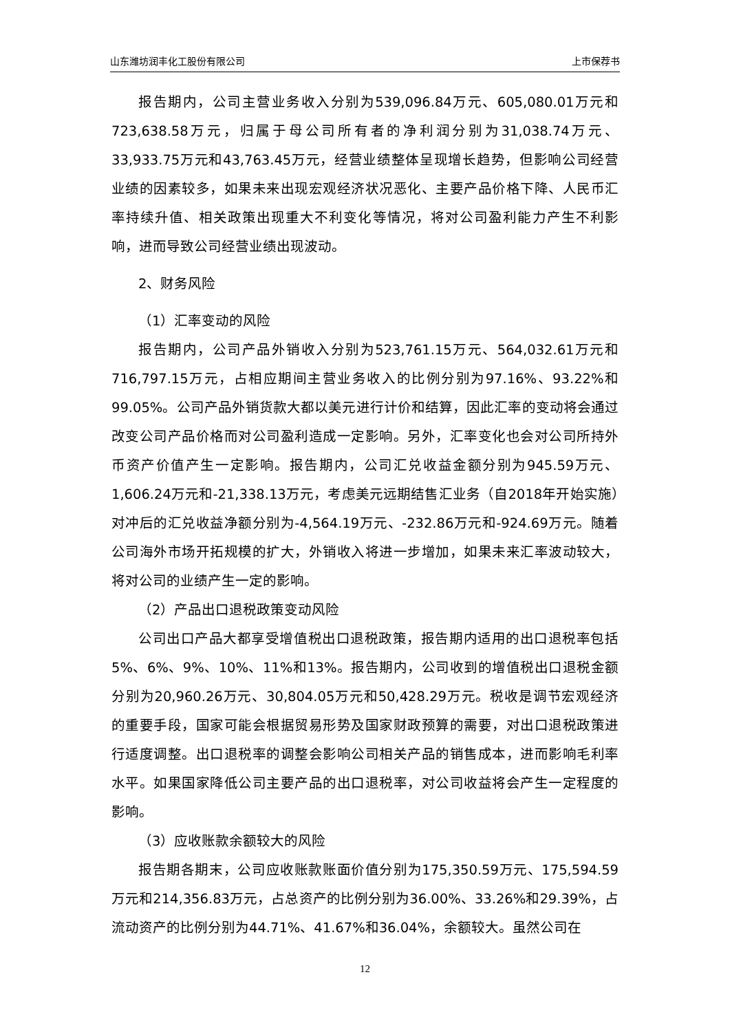山东潍坊润丰化工股份有限公司 上市保荐书
报告期内，公司主营业务收入分别为539,096.84万元、605,080.01万元和723,638.58万元，归属于母公司所有者的净利润分别为31,038.74万元、33,933.75万元和43,763.45万元，经营业绩整体呈现增长趋势，但影响公司经营业绩的因素较多，如果未来出现宏观经济状况恶化、主要产品价格下降、人民币汇率持续升值、相关政策出现重大不利变化等情况，将对公司盈利能力产生不利影响，进而导致公司经营业绩出现波动。
2、财务风险
（1）汇率变动的风险
报告期内，公司产品外销收入分别为523,761.15万元、564,032.61万元和716,797.15万元，占相应期间主营业务收入的比例分别为97.16%、93.22%和99.05%。公司产品外销货款大都以美元进行计价和结算，因此汇率的变动将会通过改变公司产品价格而对公司盈利造成一定影响。另外，汇率变化也会对公司所持外币资产价值产生一定影响。报告期内，公司汇兑收益金额分别为945.59万元、1,606.24万元和-21,338.13万元，考虑美元远期结售汇业务（自2018年开始实施）对冲后的汇兑收益净额分别为-4,564.19万元、-232.86万元和-924.69万元。随着公司海外市场开拓规模的扩大，外销收入将进一步增加，如果未来汇率波动较大，将对公司的业绩产生一定的影响。
（2）产品出口退税政策变动风险
公司出口产品大都享受增值税出口退税政策，报告期内适用的出口退税率包括5%、6%、9%、10%、11%和13%。报告期内，公司收到的增值税出口退税金额分别为20,960.26万元、30,804.05万元和50,428.29万元。税收是调节宏观经济的重要手段，国家可能会根据贸易形势及国家财政预算的需要，对出口退税政策进行适度调整。出口退税率的调整会影响公司相关产品的销售成本，进而影响毛利率水平。如果国家降低公司主要产品的出口退税率，对公司收益将会产生一定程度的影响。
（3）应收账款余额较大的风险
报告期各期末，公司应收账款账面价值分别为175,350.59万元、175,594.59万元和214,356.83万元，占总资产的比例分别为36.00%、33.26%和29.39%，占流动资产的比例分别为44.71%、41.67%和36.04%，余额较大。虽然公司在
12